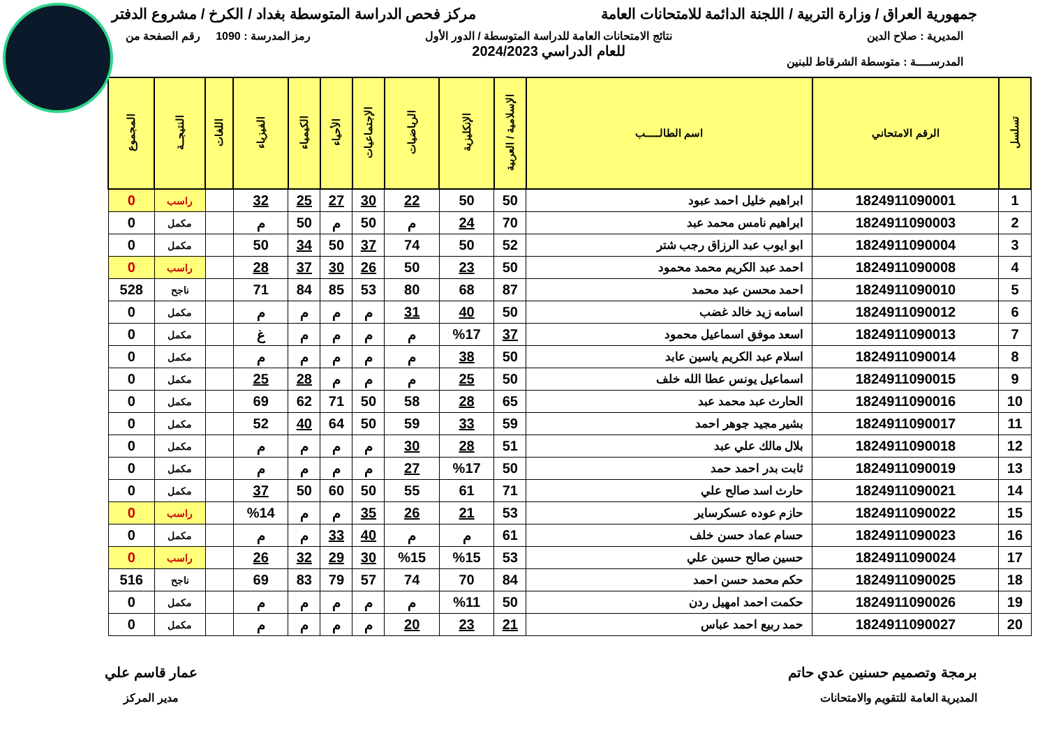جمهورية العراق / وزارة التربية / اللجنة الدائمة للامتحانات العامة
مركز فحص الدراسة المتوسطة بغداد / الكرخ / مشروع الدفتر
المديرية : صلاح الدين
المدرســــة : متوسطة الشرقاط للبنين
نتائج الامتحانات العامة للدراسة المتوسطة / الدور الأول
للعام الدراسي 2024/2023
رمز المدرسة : 1090 رقم الصفحة من
| تسلسل | الرقم الامتحاني | اسم الطالـــــب | الإسلامية / العربية | الإنكليزية | الرياضيات | الإجتماعيات | الأحياء | الكيمياء | الفيزياء | اللغات | النتيجــة | المجموع |
| --- | --- | --- | --- | --- | --- | --- | --- | --- | --- | --- | --- | --- |
| 1 | 1824911090001 | ابراهيم خليل احمد عبود | 50 | 50 | 22 | 30 | 27 | 25 | 32 | | راسب | 0 |
| 2 | 1824911090003 | ابراهيم نامس محمد عبد | 70 | 24 | م | 50 | م | 50 | م | | مكمل | 0 |
| 3 | 1824911090004 | ابو ايوب عبد الرزاق رجب شتر | 52 | 50 | 74 | 37 | 50 | 34 | 50 | | مكمل | 0 |
| 4 | 1824911090008 | احمد عبد الكريم محمد محمود | 50 | 23 | 50 | 26 | 30 | 37 | 28 | | راسب | 0 |
| 5 | 1824911090010 | احمد محسن عبد محمد | 87 | 68 | 80 | 53 | 85 | 84 | 71 | | ناجح | 528 |
| 6 | 1824911090012 | اسامه زيد خالد غضب | 50 | 40 | 31 | م | م | م | م | | مكمل | 0 |
| 7 | 1824911090013 | اسعد موفق اسماعيل محمود | 37 | %17 | م | م | م | م | غ | | مكمل | 0 |
| 8 | 1824911090014 | اسلام عبد الكريم ياسين عابد | 50 | 38 | م | م | م | م | م | | مكمل | 0 |
| 9 | 1824911090015 | اسماعيل يونس عطا الله خلف | 50 | 25 | م | م | م | 28 | 25 | | مكمل | 0 |
| 10 | 1824911090016 | الحارث عبد محمد عبد | 65 | 28 | 58 | 50 | 71 | 62 | 69 | | مكمل | 0 |
| 11 | 1824911090017 | بشير مجيد جوهر احمد | 59 | 33 | 59 | 50 | 64 | 40 | 52 | | مكمل | 0 |
| 12 | 1824911090018 | بلال مالك علي عبد | 51 | 28 | 30 | م | م | م | م | | مكمل | 0 |
| 13 | 1824911090019 | ثابت بدر احمد حمد | 50 | %17 | 27 | م | م | م | م | | مكمل | 0 |
| 14 | 1824911090021 | حارث اسد صالح علي | 71 | 61 | 55 | 50 | 60 | 50 | 37 | | مكمل | 0 |
| 15 | 1824911090022 | حازم عوده عسكرساير | 53 | 21 | 26 | 35 | م | م | %14 | | راسب | 0 |
| 16 | 1824911090023 | حسام عماد حسن خلف | 61 | م | م | 40 | 33 | م | م | | مكمل | 0 |
| 17 | 1824911090024 | حسين صالح حسين علي | 53 | %15 | %15 | 30 | 29 | 32 | 26 | | راسب | 0 |
| 18 | 1824911090025 | حكم محمد حسن احمد | 84 | 70 | 74 | 57 | 79 | 83 | 69 | | ناجح | 516 |
| 19 | 1824911090026 | حكمت احمد امهيل ردن | 50 | %11 | م | م | م | م | م | | مكمل | 0 |
| 20 | 1824911090027 | حمد ربيع احمد عباس | 21 | 23 | 20 | م | م | م | م | | مكمل | 0 |
برمجة وتصميم حسنين عدي حاتم
المديرية العامة للتقويم والامتحانات
عمار قاسم علي
مدير المركز